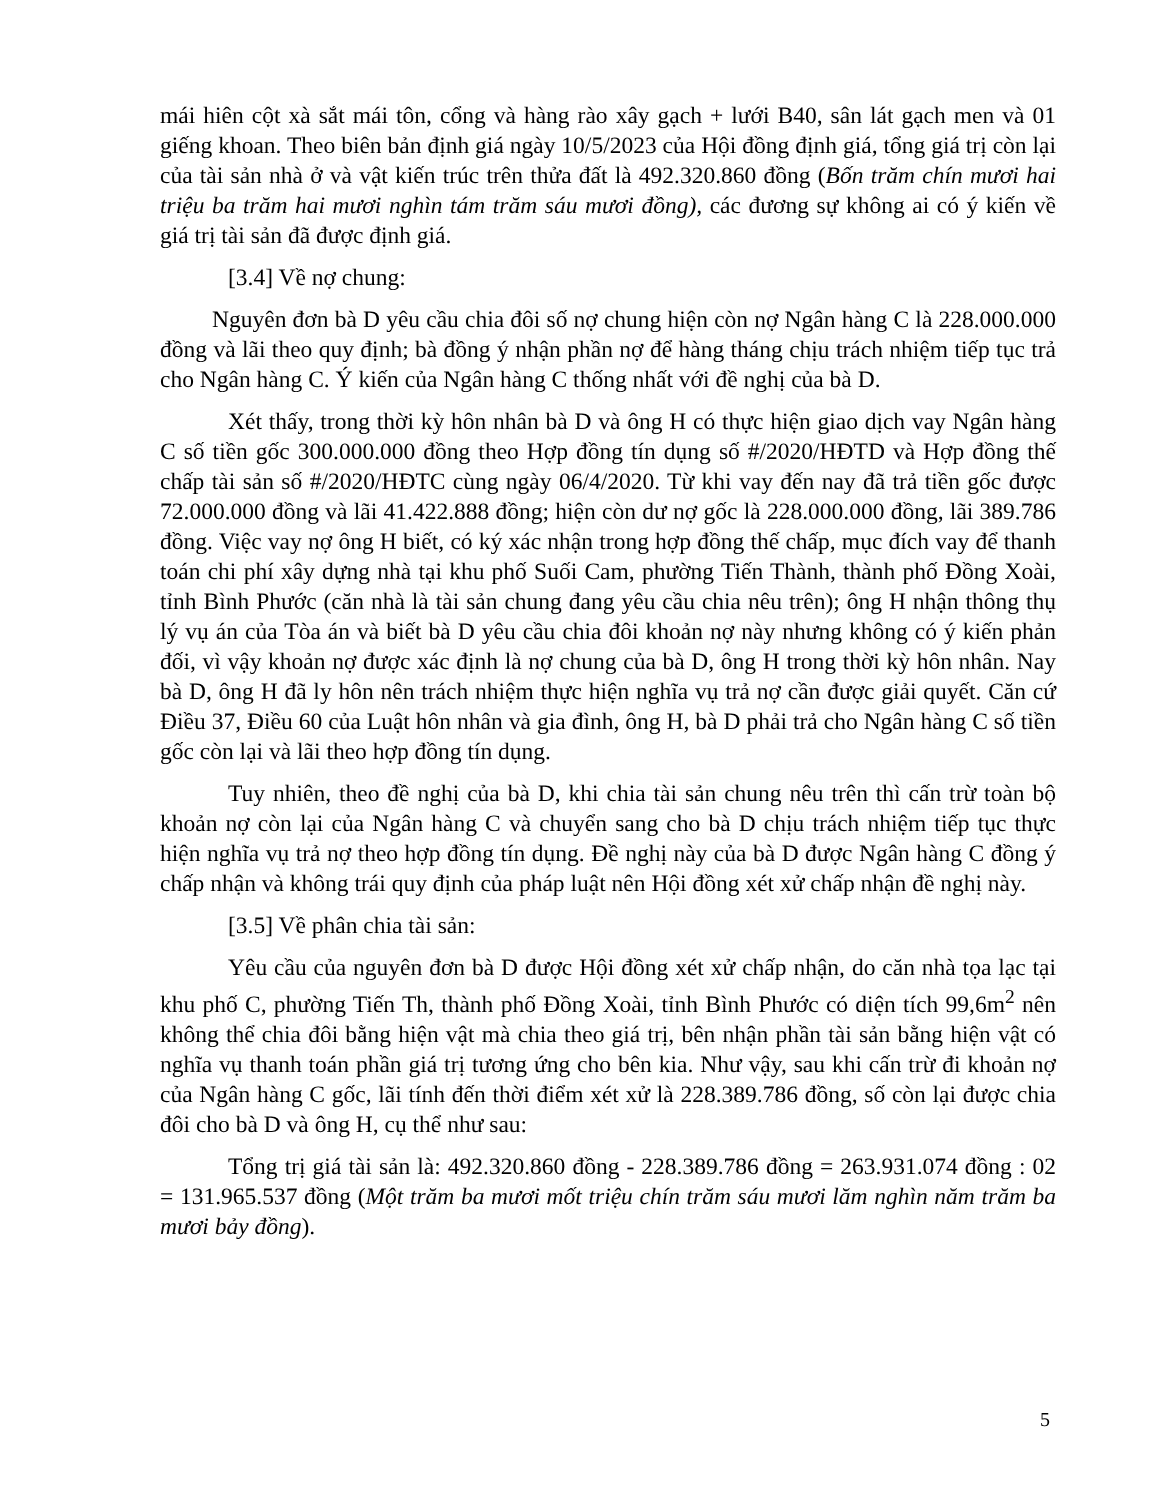mái hiên cột xà sắt mái tôn, cổng và hàng rào xây gạch + lưới B40, sân lát gạch men và 01 giếng khoan. Theo biên bản định giá ngày 10/5/2023 của Hội đồng định giá, tổng giá trị còn lại của tài sản nhà ở và vật kiến trúc trên thửa đất là 492.320.860 đồng (Bốn trăm chín mươi hai triệu ba trăm hai mươi nghìn tám trăm sáu mươi đồng), các đương sự không ai có ý kiến về giá trị tài sản đã được định giá.
[3.4] Về nợ chung:
Nguyên đơn bà D yêu cầu chia đôi số nợ chung hiện còn nợ Ngân hàng C là 228.000.000 đồng và lãi theo quy định; bà đồng ý nhận phần nợ để hàng tháng chịu trách nhiệm tiếp tục trả cho Ngân hàng C. Ý kiến của Ngân hàng C thống nhất với đề nghị của bà D.
Xét thấy, trong thời kỳ hôn nhân bà D và ông H có thực hiện giao dịch vay Ngân hàng C số tiền gốc 300.000.000 đồng theo Hợp đồng tín dụng số #/2020/HĐTD và Hợp đồng thế chấp tài sản số #/2020/HĐTC cùng ngày 06/4/2020. Từ khi vay đến nay đã trả tiền gốc được 72.000.000 đồng và lãi 41.422.888 đồng; hiện còn dư nợ gốc là 228.000.000 đồng, lãi 389.786 đồng. Việc vay nợ ông H biết, có ký xác nhận trong hợp đồng thế chấp, mục đích vay để thanh toán chi phí xây dựng nhà tại khu phố Suối Cam, phường Tiến Thành, thành phố Đồng Xoài, tỉnh Bình Phước (căn nhà là tài sản chung đang yêu cầu chia nêu trên); ông H nhận thông thụ lý vụ án của Tòa án và biết bà D yêu cầu chia đôi khoản nợ này nhưng không có ý kiến phản đối, vì vậy khoản nợ được xác định là nợ chung của bà D, ông H trong thời kỳ hôn nhân. Nay bà D, ông H đã ly hôn nên trách nhiệm thực hiện nghĩa vụ trả nợ cần được giải quyết. Căn cứ Điều 37, Điều 60 của Luật hôn nhân và gia đình, ông H, bà D phải trả cho Ngân hàng C số tiền gốc còn lại và lãi theo hợp đồng tín dụng.
Tuy nhiên, theo đề nghị của bà D, khi chia tài sản chung nêu trên thì cấn trừ toàn bộ khoản nợ còn lại của Ngân hàng C và chuyển sang cho bà D chịu trách nhiệm tiếp tục thực hiện nghĩa vụ trả nợ theo hợp đồng tín dụng. Đề nghị này của bà D được Ngân hàng C đồng ý chấp nhận và không trái quy định của pháp luật nên Hội đồng xét xử chấp nhận đề nghị này.
[3.5] Về phân chia tài sản:
Yêu cầu của nguyên đơn bà D được Hội đồng xét xử chấp nhận, do căn nhà tọa lạc tại khu phố C, phường Tiến Th, thành phố Đồng Xoài, tỉnh Bình Phước có diện tích 99,6m<sup>2</sup> nên không thể chia đôi bằng hiện vật mà chia theo giá trị, bên nhận phần tài sản bằng hiện vật có nghĩa vụ thanh toán phần giá trị tương ứng cho bên kia. Như vậy, sau khi cấn trừ đi khoản nợ của Ngân hàng C gốc, lãi tính đến thời điểm xét xử là 228.389.786 đồng, số còn lại được chia đôi cho bà D và ông H, cụ thể như sau:
Tổng trị giá tài sản là: 492.320.860 đồng - 228.389.786 đồng = 263.931.074 đồng : 02 = 131.965.537 đồng (Một trăm ba mươi mốt triệu chín trăm sáu mươi lăm nghìn năm trăm ba mươi bảy đồng).
5